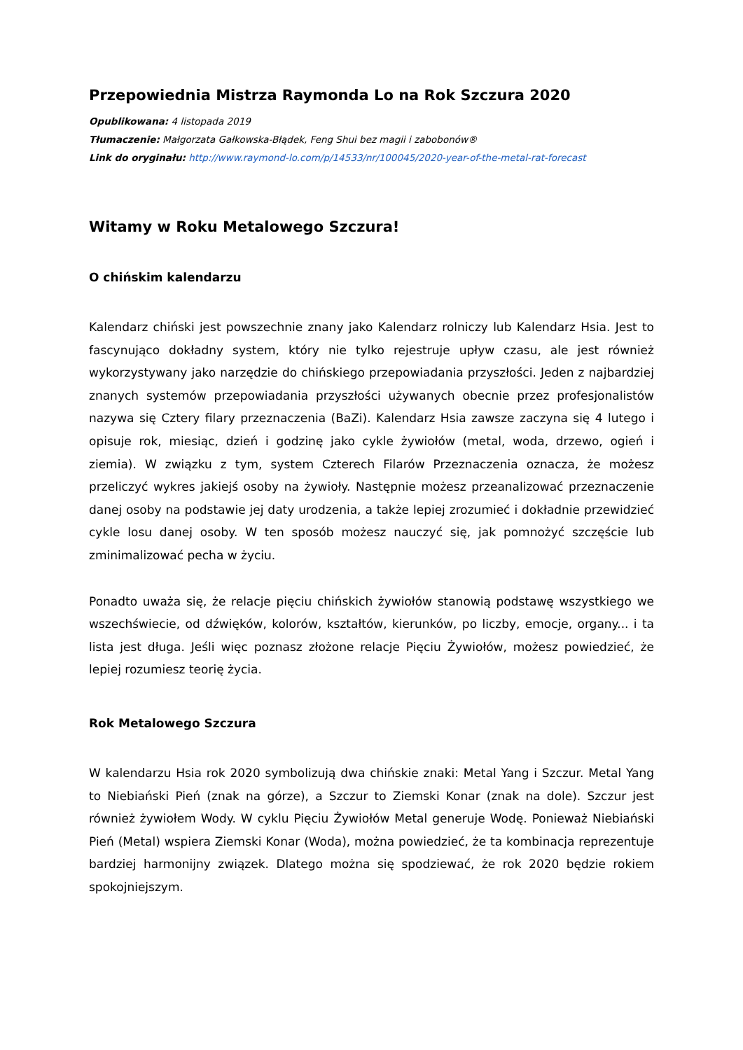Przepowiednia Mistrza Raymonda Lo na Rok Szczura 2020
Opublikowana: 4 listopada 2019
Tłumaczenie: Małgorzata Gałkowska-Błądek, Feng Shui bez magii i zabobonów®
Link do oryginału: http://www.raymond-lo.com/p/14533/nr/100045/2020-year-of-the-metal-rat-forecast
Witamy w Roku Metalowego Szczura!
O chińskim kalendarzu
Kalendarz chiński jest powszechnie znany jako Kalendarz rolniczy lub Kalendarz Hsia. Jest to fascynująco dokładny system, który nie tylko rejestruje upływ czasu, ale jest również wykorzystywany jako narzędzie do chińskiego przepowiadania przyszłości. Jeden z najbardziej znanych systemów przepowiadania przyszłości używanych obecnie przez profesjonalistów nazywa się Cztery filary przeznaczenia (BaZi). Kalendarz Hsia zawsze zaczyna się 4 lutego i opisuje rok, miesiąc, dzień i godzinę jako cykle żywiołów (metal, woda, drzewo, ogień i ziemia). W związku z tym, system Czterech Filarów Przeznaczenia oznacza, że możesz przeliczyć wykres jakiejś osoby na żywioły. Następnie możesz przeanalizować przeznaczenie danej osoby na podstawie jej daty urodzenia, a także lepiej zrozumieć i dokładnie przewidzieć cykle losu danej osoby. W ten sposób możesz nauczyć się, jak pomnożyć szczęście lub zminimalizować pecha w życiu.
Ponadto uważa się, że relacje pięciu chińskich żywiołów stanowią podstawę wszystkiego we wszechświecie, od dźwięków, kolorów, kształtów, kierunków, po liczby, emocje, organy... i ta lista jest długa. Jeśli więc poznasz złożone relacje Pięciu Żywiołów, możesz powiedzieć, że lepiej rozumiesz teorię życia.
Rok Metalowego Szczura
W kalendarzu Hsia rok 2020 symbolizują dwa chińskie znaki: Metal Yang i Szczur. Metal Yang to Niebiański Pień (znak na górze), a Szczur to Ziemski Konar (znak na dole). Szczur jest również żywiołem Wody. W cyklu Pięciu Żywiołów Metal generuje Wodę. Ponieważ Niebiański Pień (Metal) wspiera Ziemski Konar (Woda), można powiedzieć, że ta kombinacja reprezentuje bardziej harmonijny związek. Dlatego można się spodziewać, że rok 2020 będzie rokiem spokojniejszym.